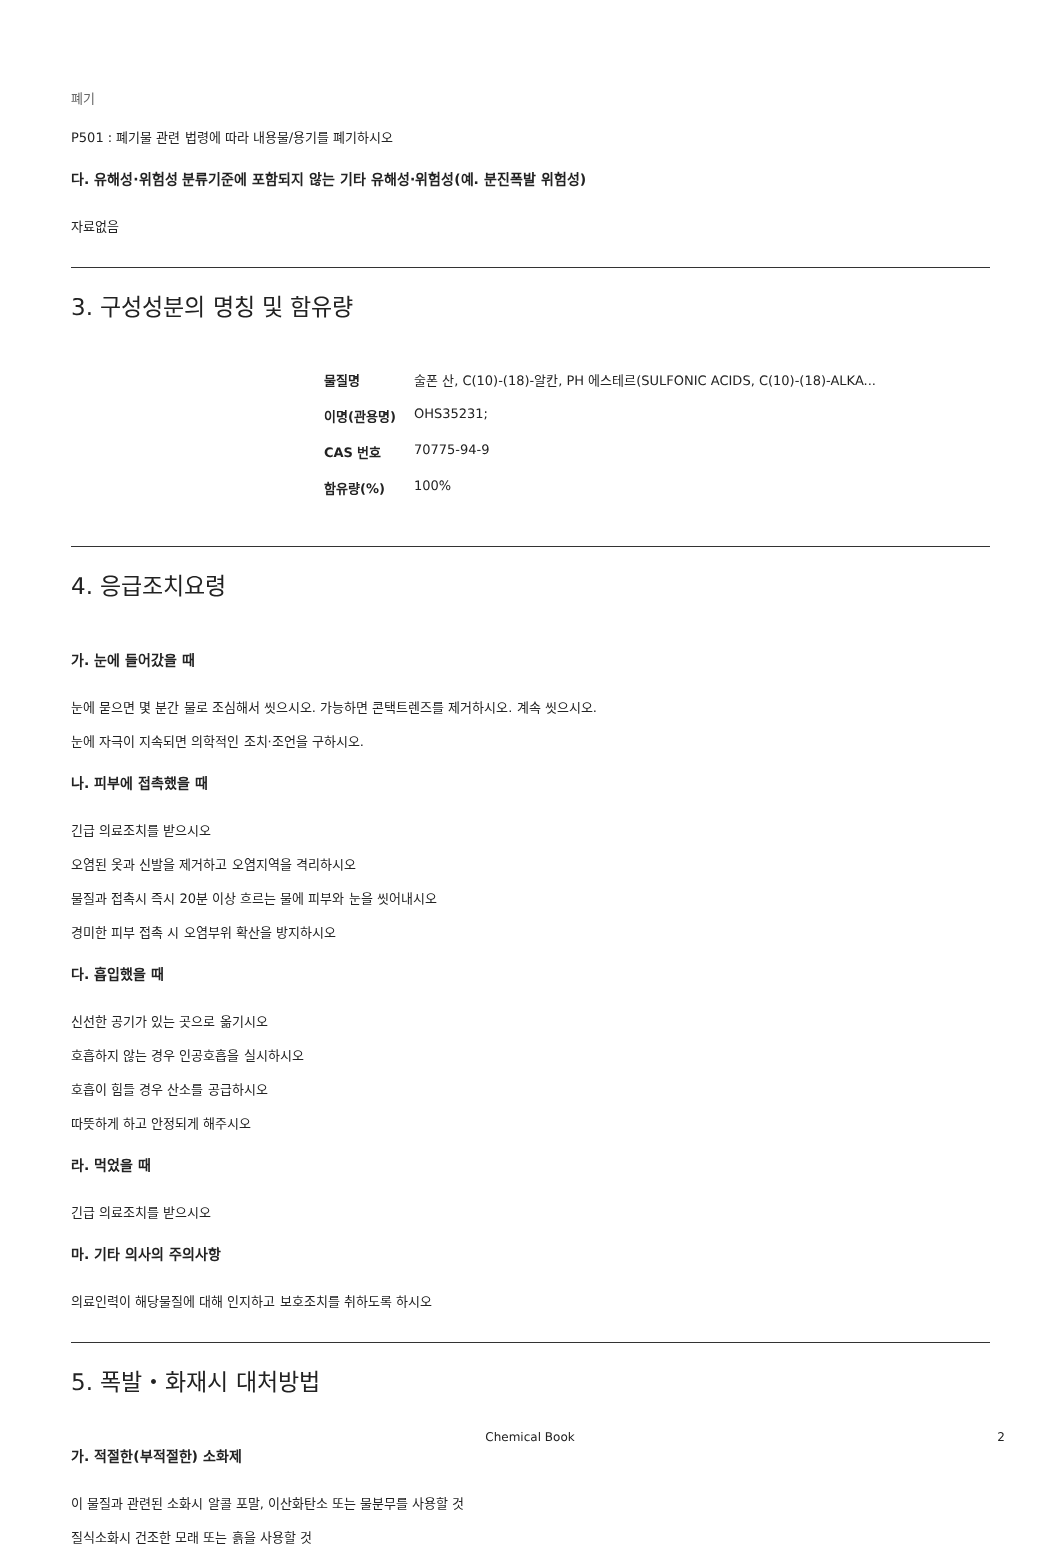폐기
P501 : 폐기물 관련 법령에 따라 내용물/용기를 폐기하시오
다. 유해성·위험성 분류기준에 포함되지 않는 기타 유해성·위험성(예. 분진폭발 위험성)
자료없음
3. 구성성분의 명칭 및 함유량
| 물질명 | 술폰 산, C(10)-(18)-알칸, PH 에스테르(SULFONIC ACIDS, C(10)-(18)-ALKA... |
| 이명(관용명) | OHS35231; |
| CAS 번호 | 70775-94-9 |
| 함유량(%) | 100% |
4. 응급조치요령
가. 눈에 들어갔을 때
눈에 묻으면 몇 분간 물로 조심해서 씻으시오. 가능하면 콘택트렌즈를 제거하시오. 계속 씻으시오.
눈에 자극이 지속되면 의학적인 조치·조언을 구하시오.
나. 피부에 접촉했을 때
긴급 의료조치를 받으시오
오염된 옷과 신발을 제거하고 오염지역을 격리하시오
물질과 접촉시 즉시 20분 이상 흐르는 물에 피부와 눈을 씻어내시오
경미한 피부 접촉 시 오염부위 확산을 방지하시오
다. 흡입했을 때
신선한 공기가 있는 곳으로 옮기시오
호흡하지 않는 경우 인공호흡을 실시하시오
호흡이 힘들 경우 산소를 공급하시오
따뜻하게 하고 안정되게 해주시오
라. 먹었을 때
긴급 의료조치를 받으시오
마. 기타 의사의 주의사항
의료인력이 해당물질에 대해 인지하고 보호조치를 취하도록 하시오
5. 폭발・화재시 대처방법
가. 적절한(부적절한) 소화제
이 물질과 관련된 소화시 알콜 포말, 이산화탄소 또는 물분무를 사용할 것
질식소화시 건조한 모래 또는 흙을 사용할 것
Chemical Book
2